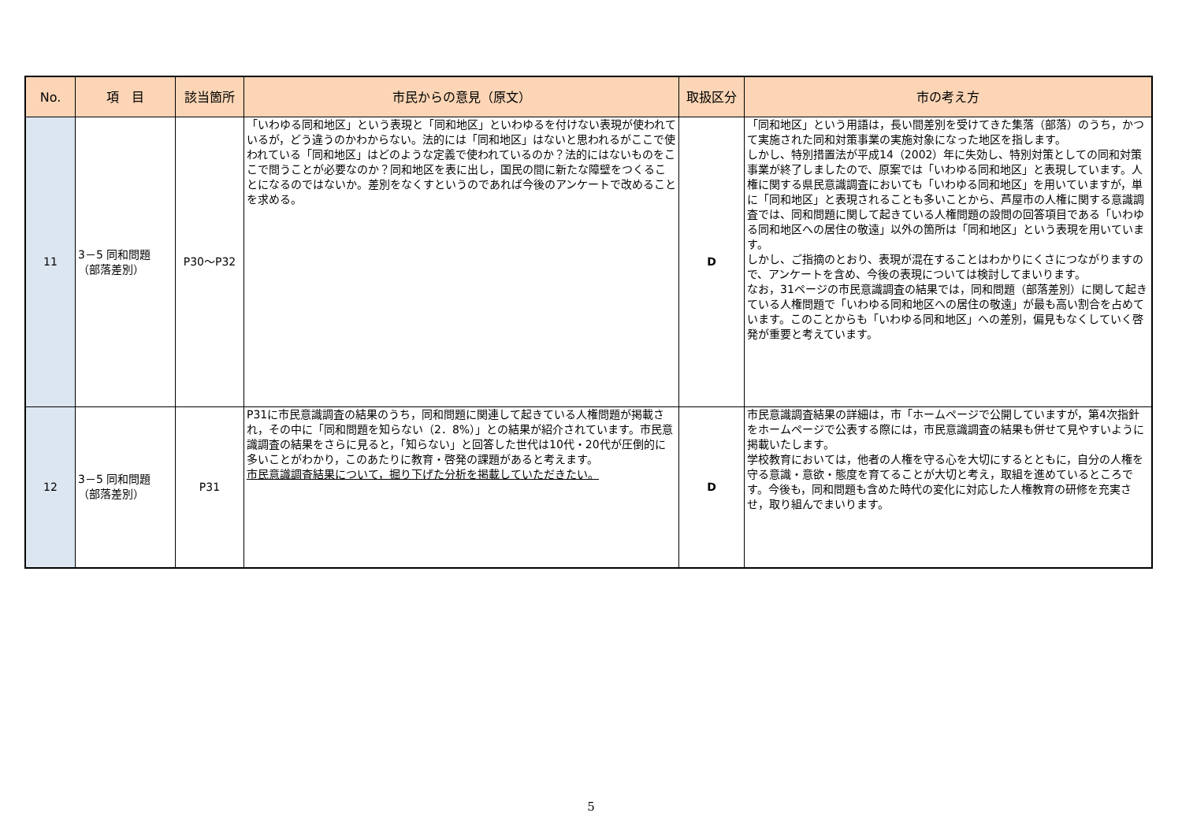| No. | 項 目 | 該当箇所 | 市民からの意見（原文） | 取扱区分 | 市の考え方 |
| --- | --- | --- | --- | --- | --- |
| 11 | 3－5 同和問題（部落差別） | P30～P32 | 「いわゆる同和地区」という表現と「同和地区」といわゆるを付けない表現が使われているが，どう違うのかわからない。法的には「同和地区」はないと思われるがここで使われている「同和地区」はどのような定義で使われているのか？法的にはないものをここで問うことが必要なのか？同和地区を表に出し，国民の間に新たな障壁をつくることになるのではないか。差別をなくすというのであれば今後のアンケートで改めることを求める。 | D | 「同和地区」という用語は，長い間差別を受けてきた集落（部落）のうち，かつて実施された同和対策事業の実施対象になった地区を指します。 しかし、特別措置法が平成14（2002）年に失効し、特別対策としての同和対策事業が終了しましたので、原案では「いわゆる同和地区」と表現しています。人権に関する県民意識調査においても「いわゆる同和地区」を用いていますが，単に「同和地区」と表現されることも多いことから、芦屋市の人権に関する意識調査では、同和問題に関して起きている人権問題の設問の回答項目である「いわゆる同和地区への居住の敬遠」以外の箇所は「同和地区」という表現を用いています。 しかし、ご指摘のとおり、表現が混在することはわかりにくさにつながりますので、アンケートを含め、今後の表現については検討してまいります。 なお，31ページの市民意識調査の結果では，同和問題（部落差別）に関して起きている人権問題で「いわゆる同和地区への居住の敬遠」が最も高い割合を占めています。このことからも「いわゆる同和地区」への差別，偏見もなくしていく啓発が重要と考えています。 |
| 12 | 3－5 同和問題（部落差別） | P31 | P31に市民意識調査の結果のうち，同和問題に関連して起きている人権問題が掲載され，その中に「同和問題を知らない（2．8%）」との結果が紹介されています。市民意識調査の結果をさらに見ると，「知らない」と回答した世代は10代・20代が圧倒的に多いことがわかり，このあたりに教育・啓発の課題があると考えます。 市民意識調査結果について，掘り下げた分析を掲載していただきたい。 | D | 市民意識調査結果の詳細は，市「ホームページで公開していますが，第4次指針をホームページで公表する際には，市民意識調査の結果も併せて見やすいように掲載いたします。 学校教育においては，他者の人権を守る心を大切にするとともに，自分の人権を守る意識・意欲・態度を育てることが大切と考え，取組を進めているところです。今後も，同和問題も含めた時代の変化に対応した人権教育の研修を充実させ，取り組んでまいります。 |
5